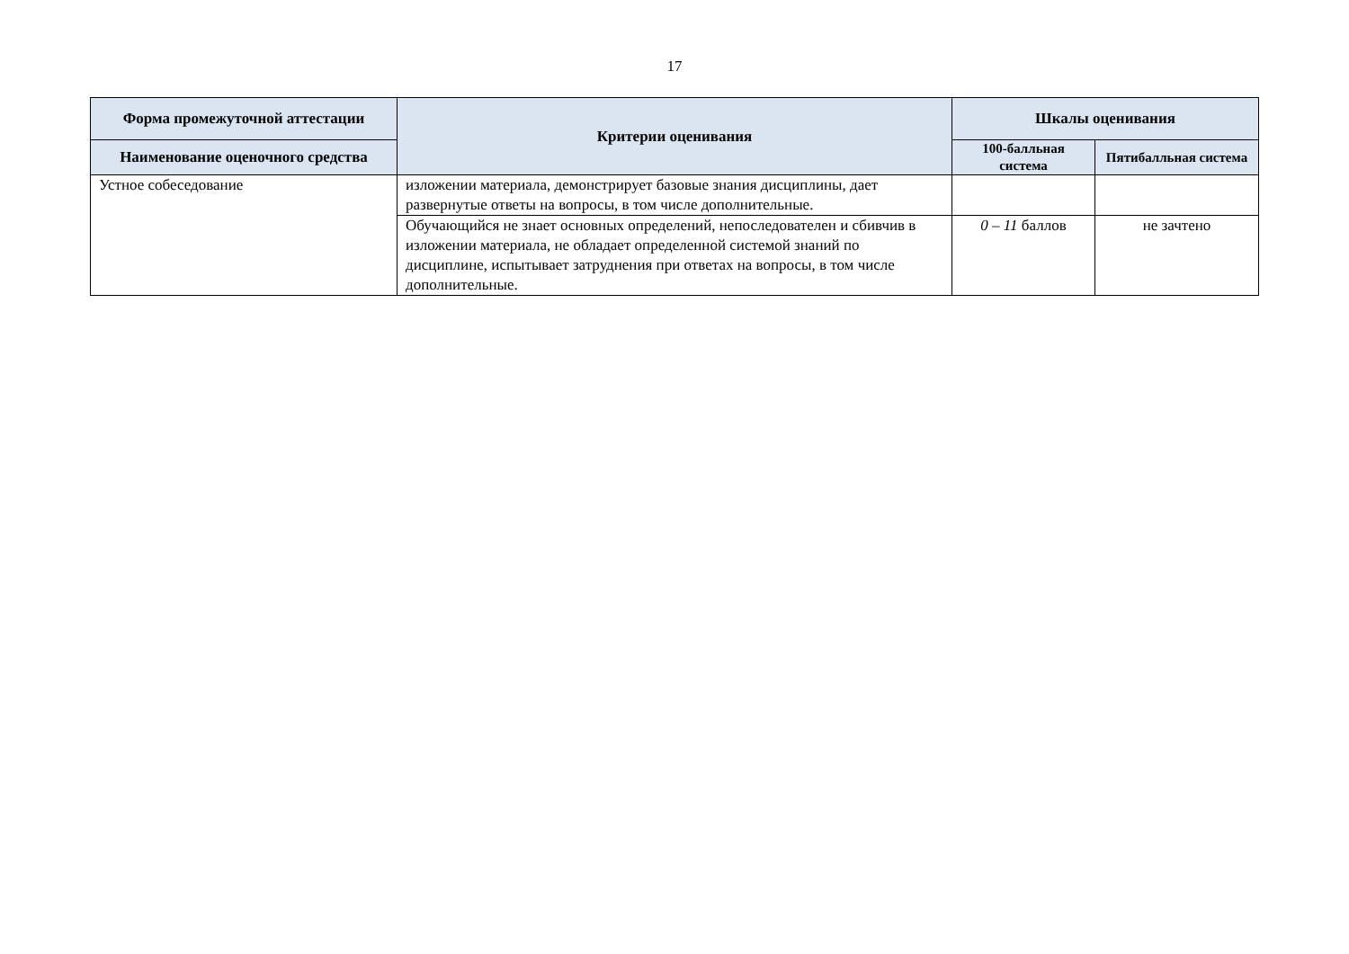17
| Форма промежуточной аттестации | Критерии оценивания | Шкалы оценивания | |
| --- | --- | --- | --- |
| Наименование оценочного средства | | 100-балльная система | Пятибалльная система |
| Устное собеседование | изложении материала, демонстрирует базовые знания дисциплины, дает развернутые ответы на вопросы, в том числе дополнительные. | | |
| | Обучающийся не знает основных определений, непоследователен и сбивчив в изложении материала, не обладает определенной системой знаний по дисциплине, испытывает затруднения при ответах на вопросы, в том числе дополнительные. | 0 – 11 баллов | не зачтено |